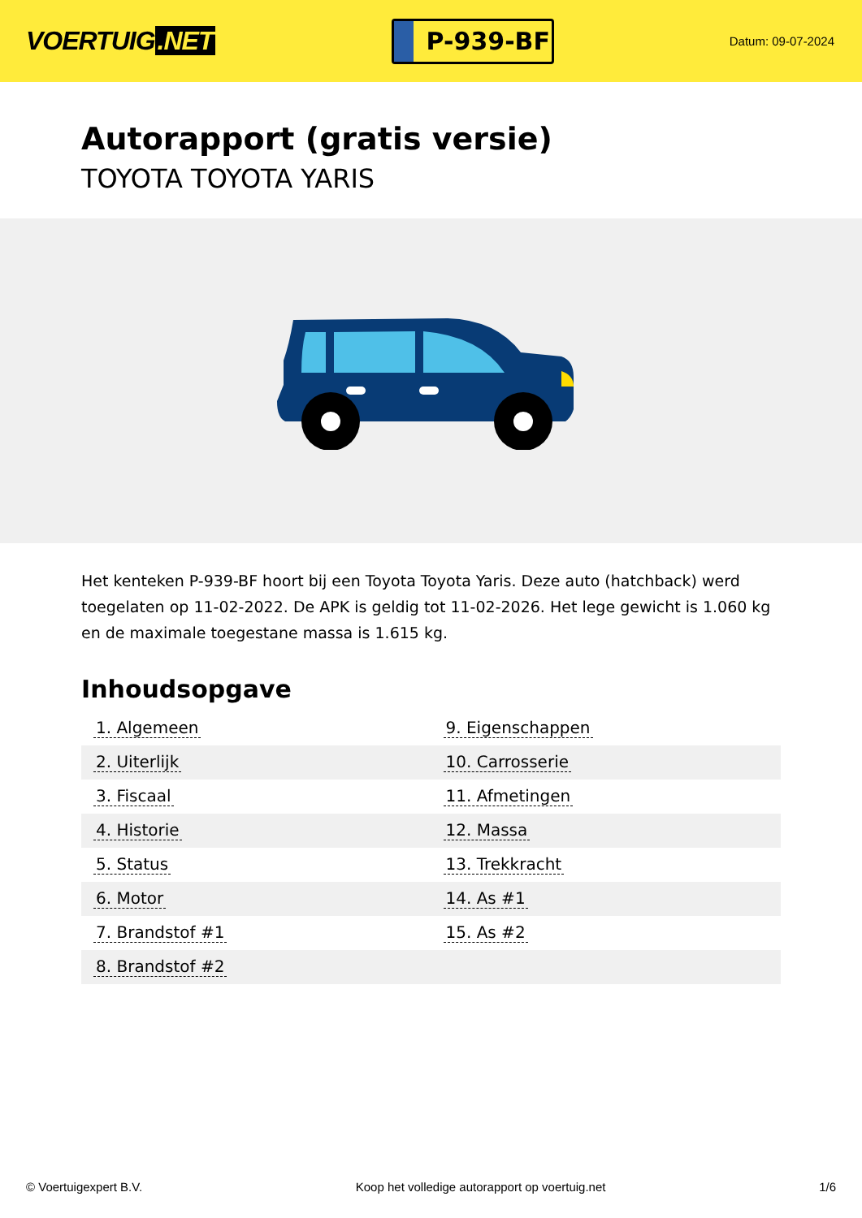VOERTUIG.NET
P-939-BF
Datum: 09-07-2024
Autorapport (gratis versie)
TOYOTA TOYOTA YARIS
Het kenteken P-939-BF hoort bij een Toyota Toyota Yaris. Deze auto (hatchback) werd toegelaten op 11-02-2022. De APK is geldig tot 11-02-2026. Het lege gewicht is 1.060 kg en de maximale toegestane massa is 1.615 kg.
Inhoudsopgave
| 1. Algemeen | 9. Eigenschappen |
| 2. Uiterlijk | 10. Carrosserie |
| 3. Fiscaal | 11. Afmetingen |
| 4. Historie | 12. Massa |
| 5. Status | 13. Trekkracht |
| 6. Motor | 14. As #1 |
| 7. Brandstof #1 | 15. As #2 |
| 8. Brandstof #2 | |
© Voertuigexpert B.V. Koop het volledige autorapport op voertuig.net 1/6